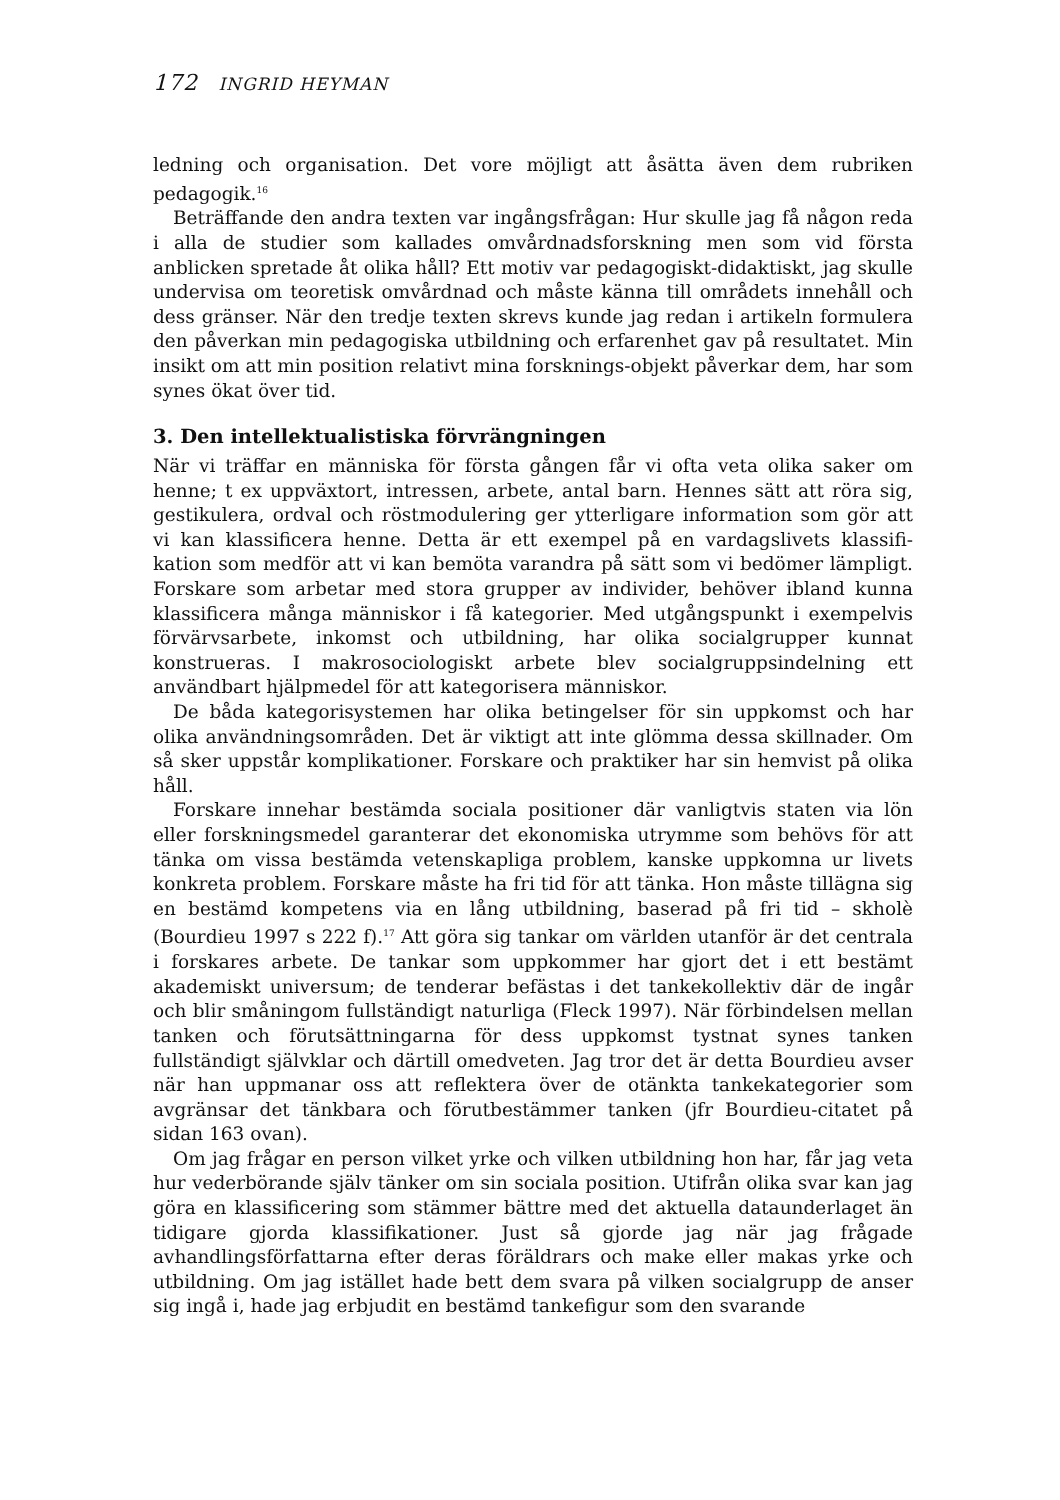172 INGRID HEYMAN
ledning och organisation. Det vore möjligt att åsätta även dem rubriken pedagogik.<sup>16</sup>
Beträffande den andra texten var ingångsfrågan: Hur skulle jag få någon reda i alla de studier som kallades omvårdnadsforskning men som vid första anblicken spretade åt olika håll? Ett motiv var pedagogiskt-didaktiskt, jag skulle undervisa om teoretisk omvårdnad och måste känna till områdets innehåll och dess gränser. När den tredje texten skrevs kunde jag redan i artikeln formulera den påverkan min pedagogiska utbildning och erfarenhet gav på resultatet. Min insikt om att min position relativt mina forsknings-objekt påverkar dem, har som synes ökat över tid.
3. Den intellektualistiska förvrängningen
När vi träffar en människa för första gången får vi ofta veta olika saker om henne; t ex uppväxtort, intressen, arbete, antal barn. Hennes sätt att röra sig, gestikulera, ordval och röstmodulering ger ytterligare information som gör att vi kan klassificera henne. Detta är ett exempel på en vardagslivets klassifi-kation som medför att vi kan bemöta varandra på sätt som vi bedömer lämpligt. Forskare som arbetar med stora grupper av individer, behöver ibland kunna klassificera många människor i få kategorier. Med utgångspunkt i exempelvis förvärvsarbete, inkomst och utbildning, har olika socialgrupper kunnat konstrueras. I makrosociologiskt arbete blev socialgruppsindelning ett användbart hjälpmedel för att kategorisera människor.
De båda kategorisystemen har olika betingelser för sin uppkomst och har olika användningsområden. Det är viktigt att inte glömma dessa skillnader. Om så sker uppstår komplikationer. Forskare och praktiker har sin hemvist på olika håll.
Forskare innehar bestämda sociala positioner där vanligtvis staten via lön eller forskningsmedel garanterar det ekonomiska utrymme som behövs för att tänka om vissa bestämda vetenskapliga problem, kanske uppkomna ur livets konkreta problem. Forskare måste ha fri tid för att tänka. Hon måste tillägna sig en bestämd kompetens via en lång utbildning, baserad på fri tid – skholè (Bourdieu 1997 s 222 f).<sup>17</sup> Att göra sig tankar om världen utanför är det centrala i forskares arbete. De tankar som uppkommer har gjort det i ett bestämt akademiskt universum; de tenderar befästas i det tankekollektiv där de ingår och blir småningom fullständigt naturliga (Fleck 1997). När förbindelsen mellan tanken och förutsättningarna för dess uppkomst tystnat synes tanken fullständigt självklar och därtill omedveten. Jag tror det är detta Bourdieu avser när han uppmanar oss att reflektera över de otänkta tankekategorier som avgränsar det tänkbara och förutbestämmer tanken (jfr Bourdieu-citatet på sidan 163 ovan).
Om jag frågar en person vilket yrke och vilken utbildning hon har, får jag veta hur vederbörande själv tänker om sin sociala position. Utifrån olika svar kan jag göra en klassificering som stämmer bättre med det aktuella dataunderlaget än tidigare gjorda klassifikationer. Just så gjorde jag när jag frågade avhandlingsförfattarna efter deras föräldrars och make eller makas yrke och utbildning. Om jag istället hade bett dem svara på vilken socialgrupp de anser sig ingå i, hade jag erbjudit en bestämd tankefigur som den svarande